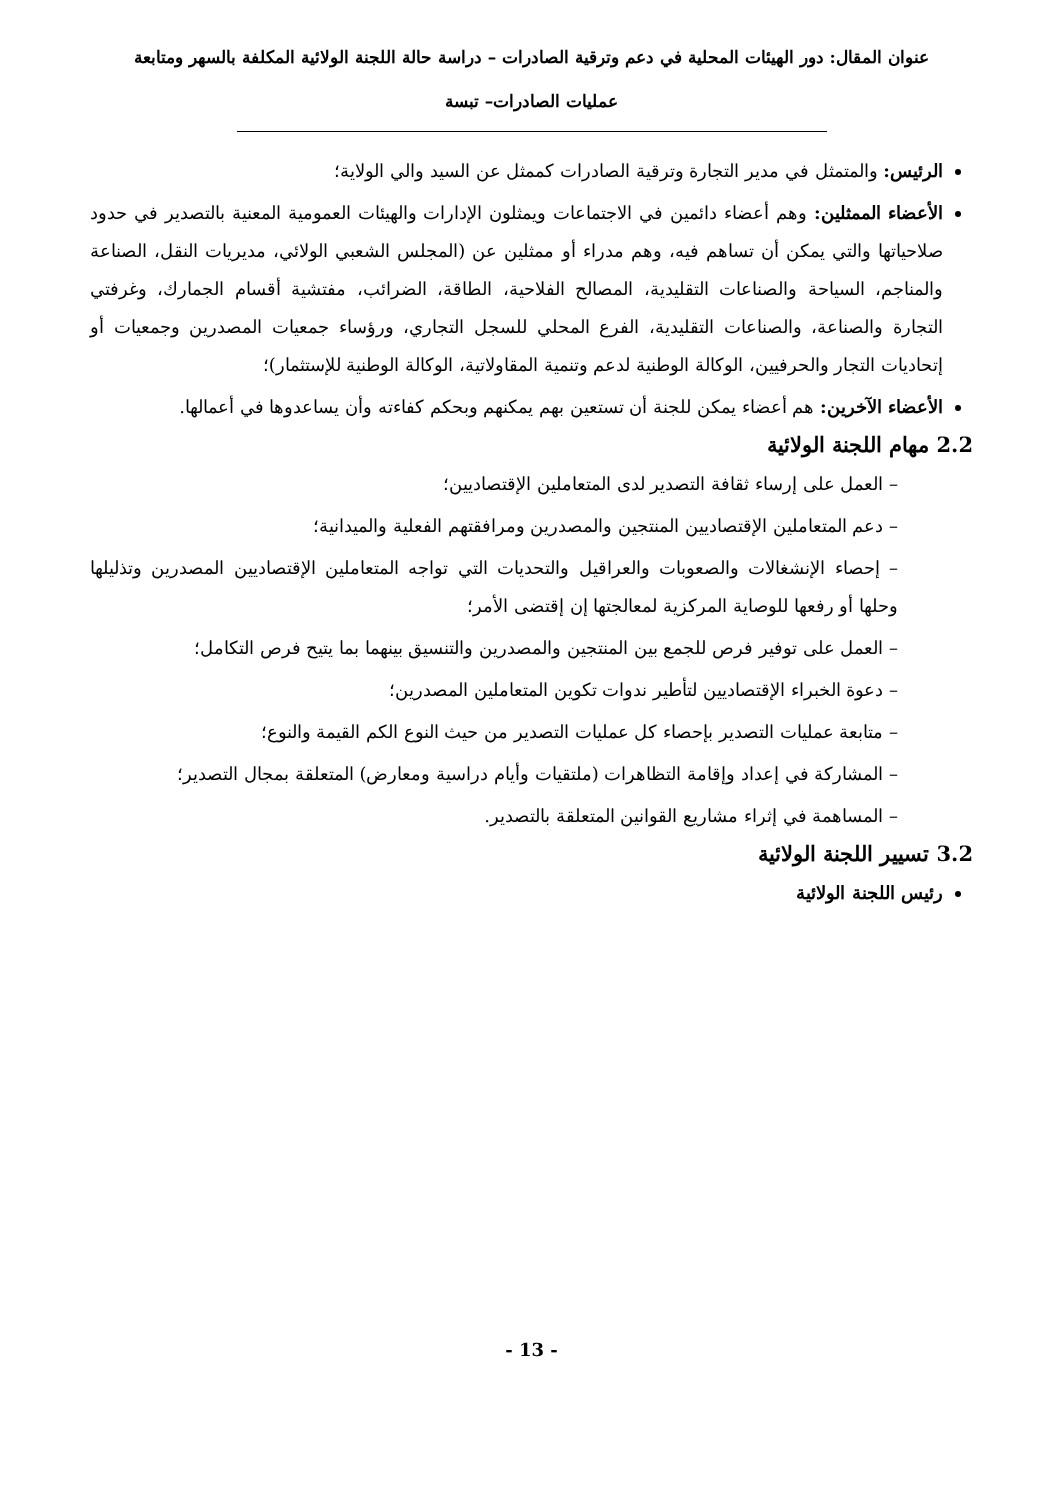عنوان المقال: دور الهيئات المحلية في دعم وترقية الصادرات – دراسة حالة اللجنة الولائية المكلفة بالسهر ومتابعة
عمليات الصادرات– تبسة
الرئيس: والمتمثل في مدير التجارة وترقية الصادرات كممثل عن السيد والي الولاية؛
الأعضاء الممثلين: وهم أعضاء دائمين في الاجتماعات ويمثلون الإدارات والهيئات العمومية المعنية بالتصدير في حدود صلاحياتها والتي يمكن أن تساهم فيه، وهم مدراء أو ممثلين عن (المجلس الشعبي الولائي، مديريات النقل، الصناعة والمناجم، السياحة والصناعات التقليدية، المصالح الفلاحية، الطاقة، الضرائب، مفتشية أقسام الجمارك، وغرفتي التجارة والصناعة، والصناعات التقليدية، الفرع المحلي للسجل التجاري، ورؤساء جمعيات المصدرين وجمعيات أو إتحاديات التجار والحرفيين، الوكالة الوطنية لدعم وتنمية المقاولاتية، الوكالة الوطنية للإستثمار)؛
الأعضاء الآخرين: هم أعضاء يمكن للجنة أن تستعين بهم يمكنهم وبحكم كفاءته وأن يساعدوها في أعمالها.
2.2 مهام اللجنة الولائية
– العمل على إرساء ثقافة التصدير لدى المتعاملين الإقتصاديين؛
– دعم المتعاملين الإقتصاديين المنتجين والمصدرين ومرافقتهم الفعلية والميدانية؛
– إحصاء الإنشغالات والصعوبات والعراقيل والتحديات التي تواجه المتعاملين الإقتصاديين المصدرين وتذليلها وحلها أو رفعها للوصاية المركزية لمعالجتها إن إقتضى الأمر؛
– العمل على توفير فرص للجمع بين المنتجين والمصدرين والتنسيق بينهما بما يتيح فرص التكامل؛
– دعوة الخبراء الإقتصاديين لتأطير ندوات تكوين المتعاملين المصدرين؛
– متابعة عمليات التصدير بإحصاء كل عمليات التصدير من حيث النوع الكم القيمة والنوع؛
– المشاركة في إعداد وإقامة التظاهرات (ملتقيات وأيام دراسية ومعارض) المتعلقة بمجال التصدير؛
– المساهمة في إثراء مشاريع القوانين المتعلقة بالتصدير.
3.2 تسيير اللجنة الولائية
رئيس اللجنة الولائية
- 13 -